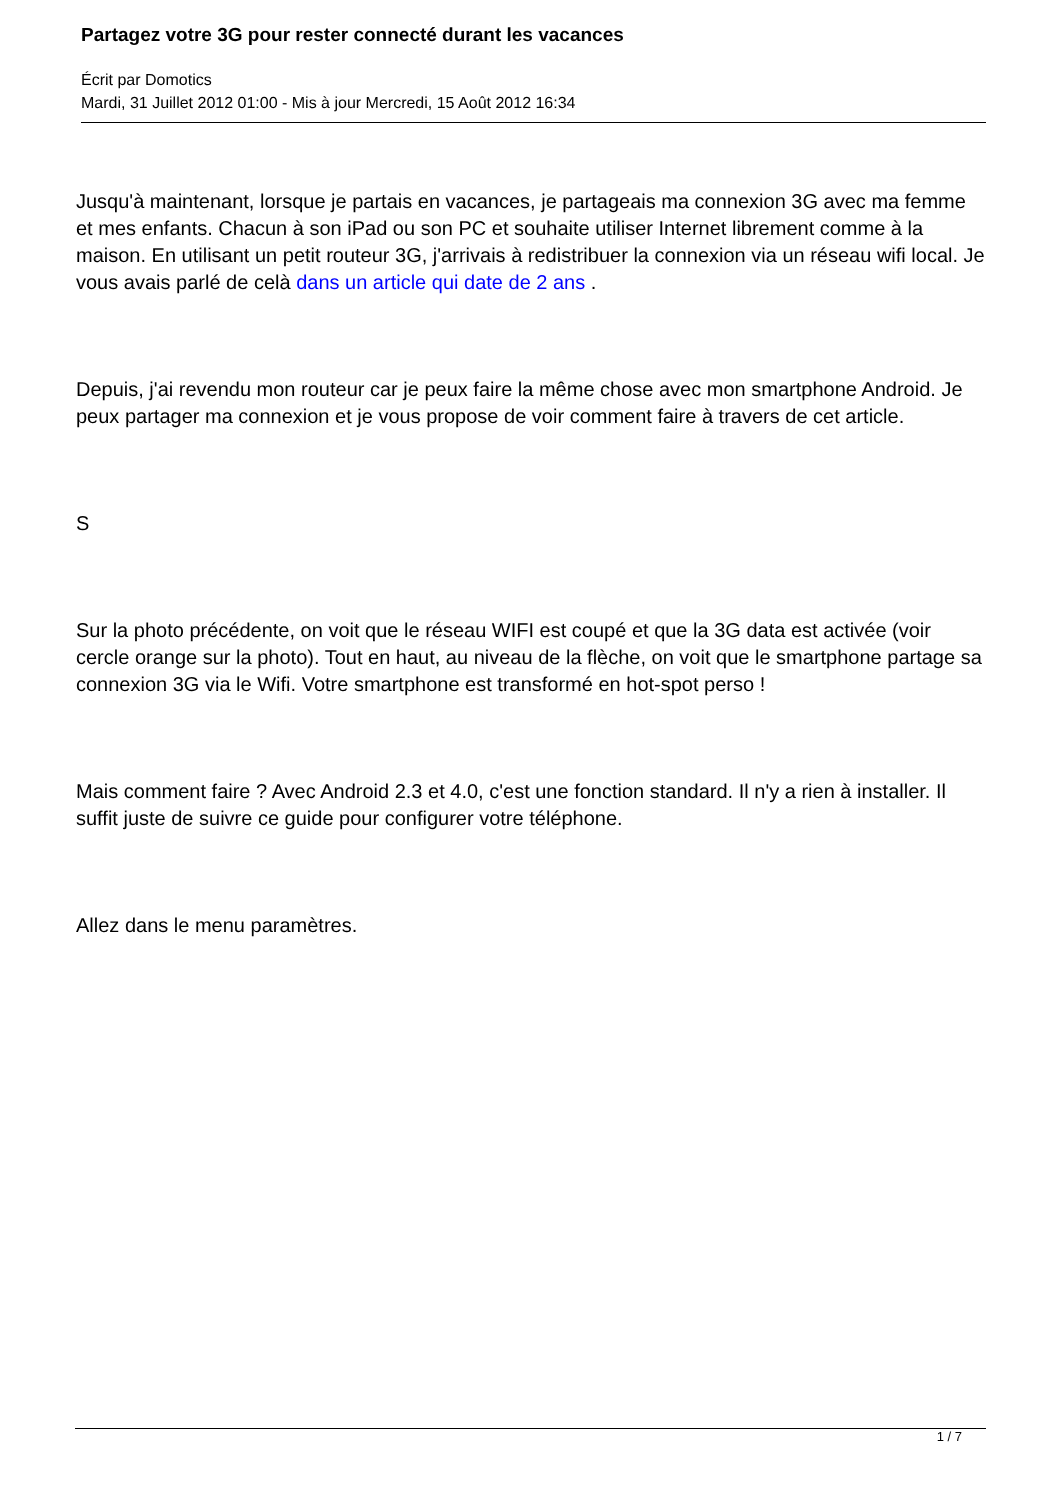Partagez votre 3G pour rester connecté durant les vacances
Écrit par Domotics
Mardi, 31 Juillet 2012 01:00 - Mis à jour Mercredi, 15 Août 2012 16:34
Jusqu'à maintenant, lorsque je partais en vacances, je partageais ma connexion 3G avec ma femme et mes enfants. Chacun à son iPad ou son PC et souhaite utiliser Internet librement comme à la maison. En utilisant un petit routeur 3G, j'arrivais à redistribuer la connexion via un réseau wifi local. Je vous avais parlé de celà dans un article qui date de 2 ans .
Depuis, j'ai revendu mon routeur car je peux faire la même chose avec mon smartphone Android. Je peux partager ma connexion et je vous propose de voir comment faire à travers de cet article.
S
Sur la photo précédente, on voit que le réseau WIFI est coupé et que la 3G data est activée (voir cercle orange sur la photo). Tout en haut, au niveau de la flèche, on voit que le smartphone partage sa connexion 3G via le Wifi. Votre smartphone est transformé en hot-spot perso !
Mais comment faire ? Avec Android 2.3 et 4.0, c'est une fonction standard. Il n'y a rien à installer. Il suffit juste de suivre ce guide pour configurer votre téléphone.
Allez dans le menu paramètres.
1 / 7